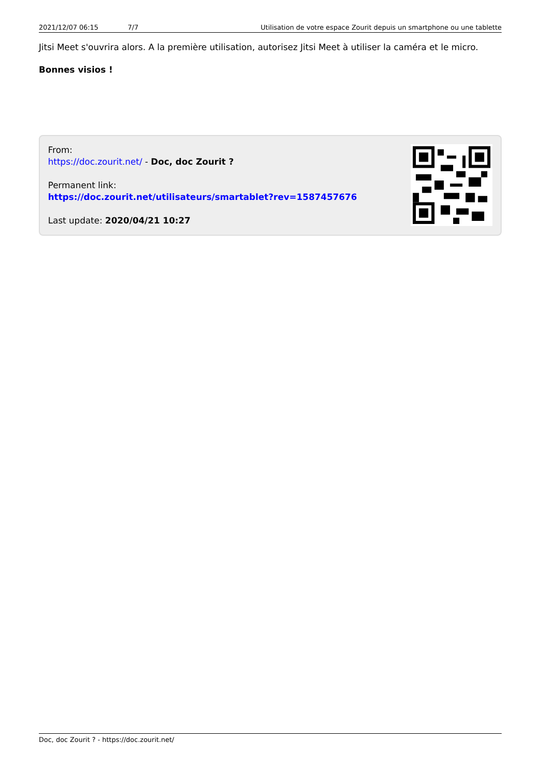2021/12/07 06:15 7/7 Utilisation de votre espace Zourit depuis un smartphone ou une tablette
Jitsi Meet s'ouvrira alors. A la première utilisation, autorisez Jitsi Meet à utiliser la caméra et le micro.
Bonnes visios !
From:
https://doc.zourit.net/ - Doc, doc Zourit ?
Permanent link:
https://doc.zourit.net/utilisateurs/smartablet?rev=1587457676
Last update: 2020/04/21 10:27
Doc, doc Zourit ? - https://doc.zourit.net/